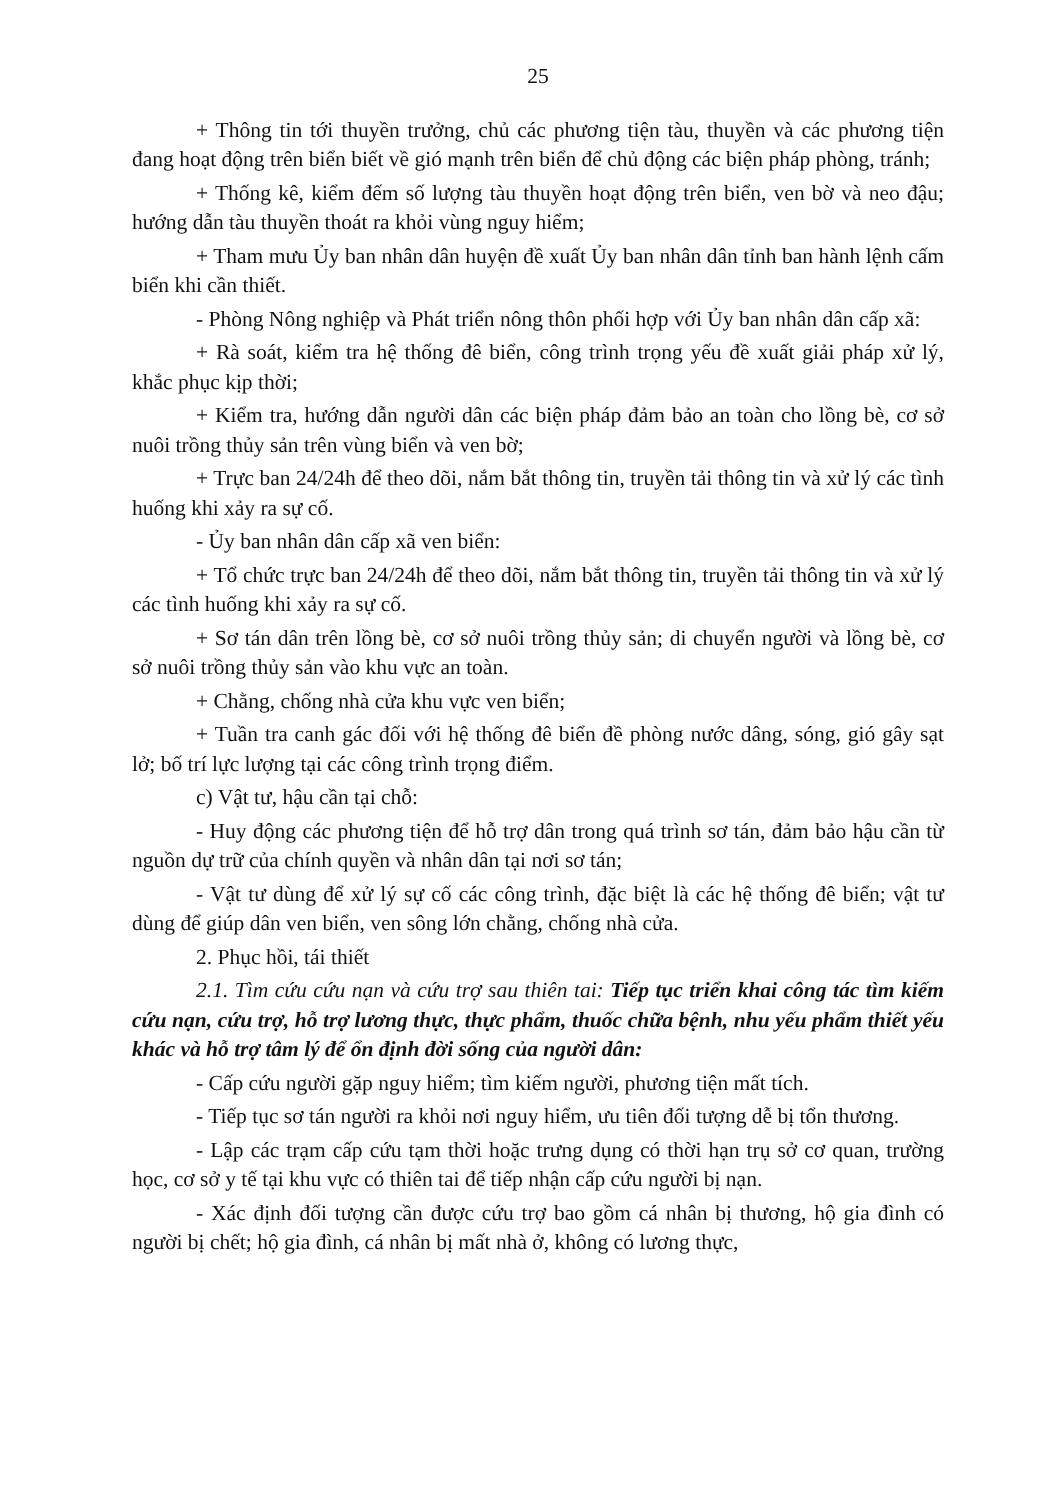25
+ Thông tin tới thuyền trưởng, chủ các phương tiện tàu, thuyền và các phương tiện đang hoạt động trên biển biết về gió mạnh trên biển để chủ động các biện pháp phòng, tránh;
+ Thống kê, kiểm đếm số lượng tàu thuyền hoạt động trên biển, ven bờ và neo đậu; hướng dẫn tàu thuyền thoát ra khỏi vùng nguy hiểm;
+ Tham mưu Ủy ban nhân dân huyện đề xuất Ủy ban nhân dân tỉnh ban hành lệnh cấm biển khi cần thiết.
- Phòng Nông nghiệp và Phát triển nông thôn phối hợp với Ủy ban nhân dân cấp xã:
+ Rà soát, kiểm tra hệ thống đê biển, công trình trọng yếu đề xuất giải pháp xử lý, khắc phục kịp thời;
+ Kiểm tra, hướng dẫn người dân các biện pháp đảm bảo an toàn cho lồng bè, cơ sở nuôi trồng thủy sản trên vùng biển và ven bờ;
+ Trực ban 24/24h để theo dõi, nắm bắt thông tin, truyền tải thông tin và xử lý các tình huống khi xảy ra sự cố.
- Ủy ban nhân dân cấp xã ven biển:
+ Tổ chức trực ban 24/24h để theo dõi, nắm bắt thông tin, truyền tải thông tin và xử lý các tình huống khi xảy ra sự cố.
+ Sơ tán dân trên lồng bè, cơ sở nuôi trồng thủy sản; di chuyển người và lồng bè, cơ sở nuôi trồng thủy sản vào khu vực an toàn.
+ Chằng, chống nhà cửa khu vực ven biển;
+ Tuần tra canh gác đối với hệ thống đê biển đề phòng nước dâng, sóng, gió gây sạt lở; bố trí lực lượng tại các công trình trọng điểm.
c) Vật tư, hậu cần tại chỗ:
- Huy động các phương tiện để hỗ trợ dân trong quá trình sơ tán, đảm bảo hậu cần từ nguồn dự trữ của chính quyền và nhân dân tại nơi sơ tán;
- Vật tư dùng để xử lý sự cố các công trình, đặc biệt là các hệ thống đê biển; vật tư dùng để giúp dân ven biển, ven sông lớn chằng, chống nhà cửa.
2. Phục hồi, tái thiết
2.1. Tìm cứu cứu nạn và cứu trợ sau thiên tai: Tiếp tục triển khai công tác tìm kiếm cứu nạn, cứu trợ, hỗ trợ lương thực, thực phẩm, thuốc chữa bệnh, nhu yếu phẩm thiết yếu khác và hỗ trợ tâm lý để ổn định đời sống của người dân:
- Cấp cứu người gặp nguy hiểm; tìm kiếm người, phương tiện mất tích.
- Tiếp tục sơ tán người ra khỏi nơi nguy hiểm, ưu tiên đối tượng dễ bị tổn thương.
- Lập các trạm cấp cứu tạm thời hoặc trưng dụng có thời hạn trụ sở cơ quan, trường học, cơ sở y tế tại khu vực có thiên tai để tiếp nhận cấp cứu người bị nạn.
- Xác định đối tượng cần được cứu trợ bao gồm cá nhân bị thương, hộ gia đình có người bị chết; hộ gia đình, cá nhân bị mất nhà ở, không có lương thực,